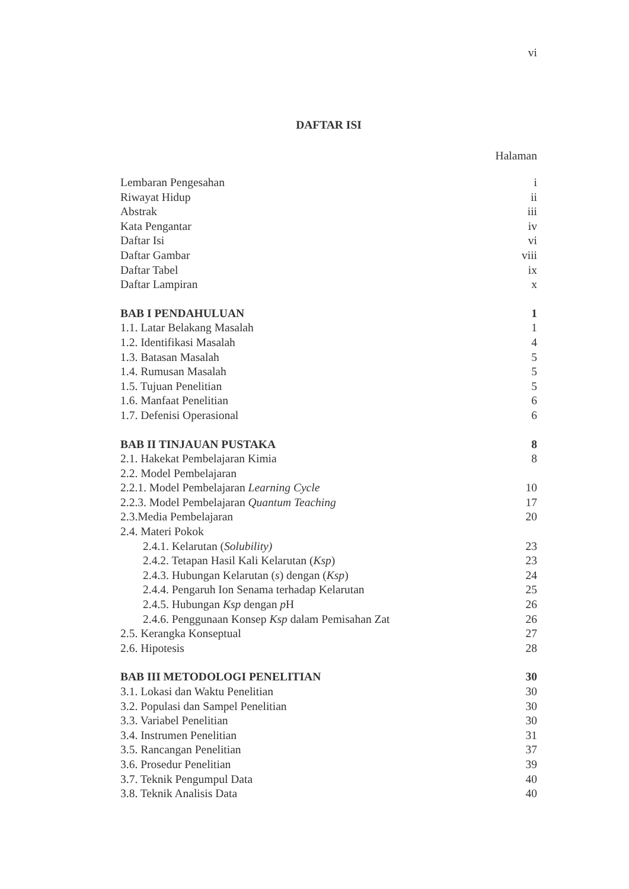vi
DAFTAR ISI
Halaman
Lembaran Pengesahan i
Riwayat Hidup ii
Abstrak iii
Kata Pengantar iv
Daftar Isi vi
Daftar Gambar viii
Daftar Tabel ix
Daftar Lampiran x
BAB I PENDAHULUAN 1
1.1. Latar Belakang Masalah 1
1.2. Identifikasi Masalah 4
1.3. Batasan Masalah 5
1.4. Rumusan Masalah 5
1.5. Tujuan Penelitian 5
1.6. Manfaat Penelitian 6
1.7. Defenisi Operasional 6
BAB II TINJAUAN PUSTAKA 8
2.1. Hakekat Pembelajaran Kimia 8
2.2. Model Pembelajaran
2.2.1. Model Pembelajaran Learning Cycle 10
2.2.3. Model Pembelajaran Quantum Teaching 17
2.3.Media Pembelajaran 20
2.4. Materi Pokok
2.4.1. Kelarutan (Solubility) 23
2.4.2. Tetapan Hasil Kali Kelarutan (Ksp) 23
2.4.3. Hubungan Kelarutan (s) dengan (Ksp) 24
2.4.4. Pengaruh Ion Senama terhadap Kelarutan 25
2.4.5. Hubungan Ksp dengan p H 26
2.4.6. Penggunaan Konsep Ksp dalam Pemisahan Zat 26
2.5. Kerangka Konseptual 27
2.6. Hipotesis 28
BAB III METODOLOGI PENELITIAN 30
3.1. Lokasi dan Waktu Penelitian 30
3.2. Populasi dan Sampel Penelitian 30
3.3. Variabel Penelitian 30
3.4. Instrumen Penelitian 31
3.5. Rancangan Penelitian 37
3.6. Prosedur Penelitian 39
3.7. Teknik Pengumpul Data 40
3.8. Teknik Analisis Data 40